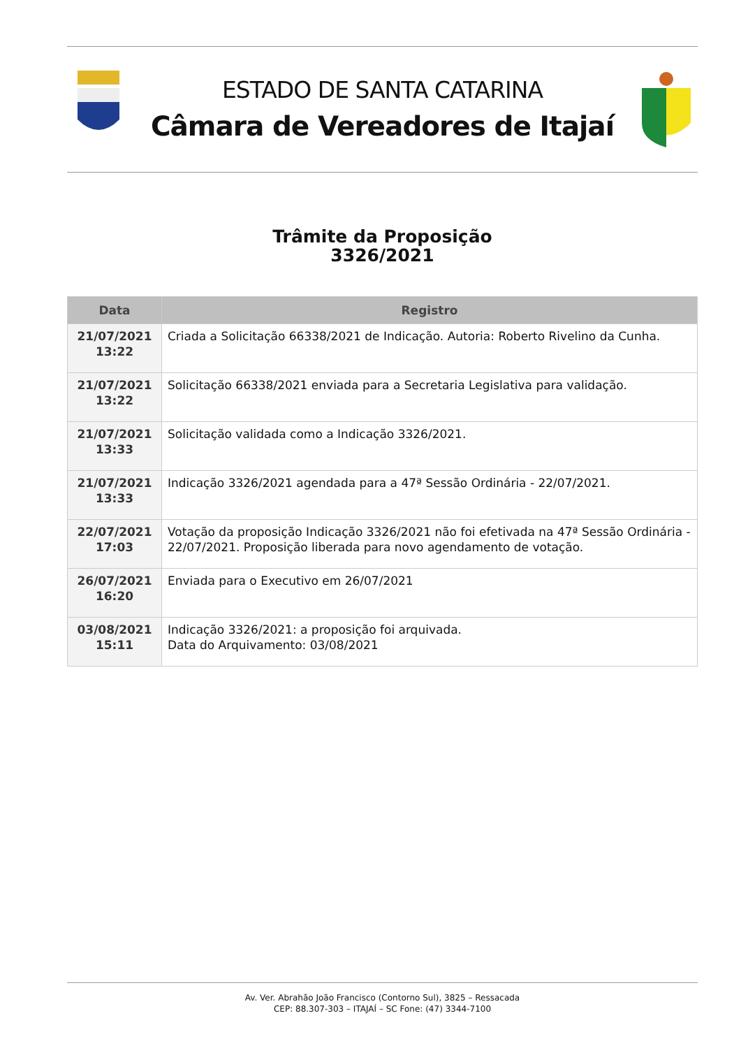ESTADO DE SANTA CATARINA
Câmara de Vereadores de Itajaí
Trâmite da Proposição
3326/2021
| Data | Registro |
| --- | --- |
| 21/07/2021 13:22 | Criada a Solicitação 66338/2021 de Indicação. Autoria: Roberto Rivelino da Cunha. |
| 21/07/2021 13:22 | Solicitação 66338/2021 enviada para a Secretaria Legislativa para validação. |
| 21/07/2021 13:33 | Solicitação validada como a Indicação 3326/2021. |
| 21/07/2021 13:33 | Indicação 3326/2021 agendada para a 47ª Sessão Ordinária - 22/07/2021. |
| 22/07/2021 17:03 | Votação da proposição Indicação 3326/2021 não foi efetivada na 47ª Sessão Ordinária - 22/07/2021. Proposição liberada para novo agendamento de votação. |
| 26/07/2021 16:20 | Enviada para o Executivo em 26/07/2021 |
| 03/08/2021 15:11 | Indicação 3326/2021: a proposição foi arquivada. Data do Arquivamento: 03/08/2021 |
Av. Ver. Abrahão João Francisco (Contorno Sul), 3825 – Ressacada
CEP: 88.307-303 – ITAJAÍ – SC Fone: (47) 3344-7100